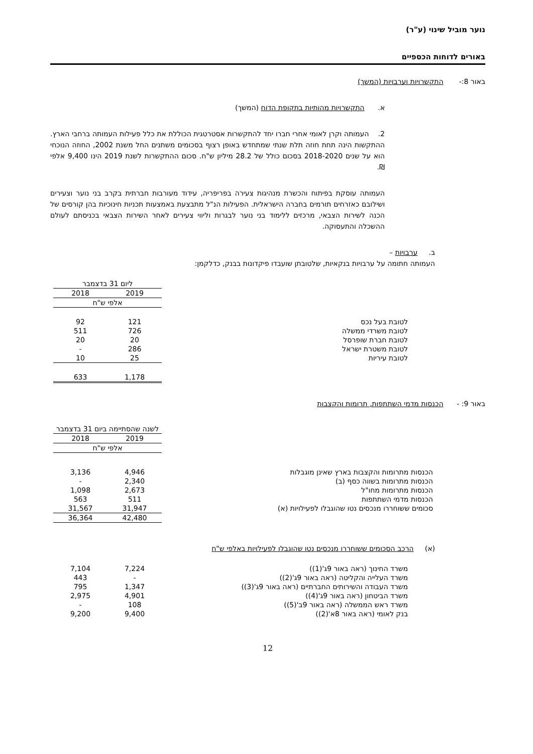נוער מוביל שינוי (ע"ר)
באורים לדוחות הכספיים
באור 8:- התקשרויות וערבויות (המשך)
א. התקשרויות מהותיות בתקופת הדוח (המשך)
2. העמותה וקרן לאומי אחרי חברו יחד להתקשרות אסטרטגית הכוללת את כלל פעילות העמותה ברחבי הארץ. ההתקשות הינה תחת חוזה תלת שנתי שמתחדש באופן רצוף בסכומים משתנים החל משנת 2002, החוזה הנוכחי הוא על שנים 2018-2020 בסכום כולל של 28.2 מיליון ש"ח. סכום ההתקשרות לשנת 2019 הינו 9,400 אלפי ₪.
העמותה עוסקת בפיתוח והכשרת מנהיגות צעירה בפריפריה, עידוד מעורבות חברתית בקרב בני נוער וצעירים ושילובם כאזרחים תורמים בחברה הישראלית. הפעילות הנ"ל מתבצעת באמצעות תכניות חינוכיות בהן קורסים של הכנה לשירות הצבאי, מרכזים ללימוד בני נוער לבגרות וליווי צעירים לאחר השירות הצבאי בכניסתם לעולם ההשכלה והתעסוקה.
ב. ערבויות –
העמותה חתומה על ערבויות בנקאיות, שלטובתן שועבדו פיקדונות בבנק, כדלקמן:
| | ליום 31 בדצמבר | |
| | 2019 | 2018 |
| | אלפי ש"ח | |
| לטובת בעל נכס | 121 | 92 |
| לטובת משרדי ממשלה | 726 | 511 |
| לטובת חברת שופרסל | 20 | 20 |
| לטובת משטרת ישראל | 286 | - |
| לטובת עיריות | 25 | 10 |
| | 1,178 | 633 |
באור 9: - הכנסות מדמי השתתפות, תרומות והקצבות
| | לשנה שהסתיימה ביום 31 בדצמבר | |
| | 2019 | 2018 |
| | אלפי ש"ח | |
| הכנסות מתרומות והקצבות בארץ שאינן מוגבלות | 4,946 | 3,136 |
| הכנסות מתרומות בשווה כסף (ב) | 2,340 | - |
| הכנסות מתרומות מחו"ל | 2,673 | 1,098 |
| הכנסות מדמי השתתפות | 511 | 563 |
| סכומים ששוחררו מנכסים נטו שהוגבלו לפעילויות (א) | 31,947 | 31,567 |
| | 42,480 | 36,364 |
(א) הרכב הסכומים ששוחררו מנכסים נטו שהוגבלו לפעילויות באלפי ש"ח
| משרד החינוך (ראה באור 9ג'(1)) | 7,224 | 7,104 |
| משרד העלייה והקליטה (ראה באור 9ג'(2)) | - | 443 |
| משרד העבודה והשירותים החברתיים (ראה באור 9ג'(3)) | 1,347 | 795 |
| משרד הביטחון (ראה באור 9ג'(4)) | 4,901 | 2,975 |
| משרד ראש הממשלה (ראה באור 9ב'(5)) | 108 | - |
| בנק לאומי (ראה באור 8א'(2)) | 9,400 | 9,200 |
12